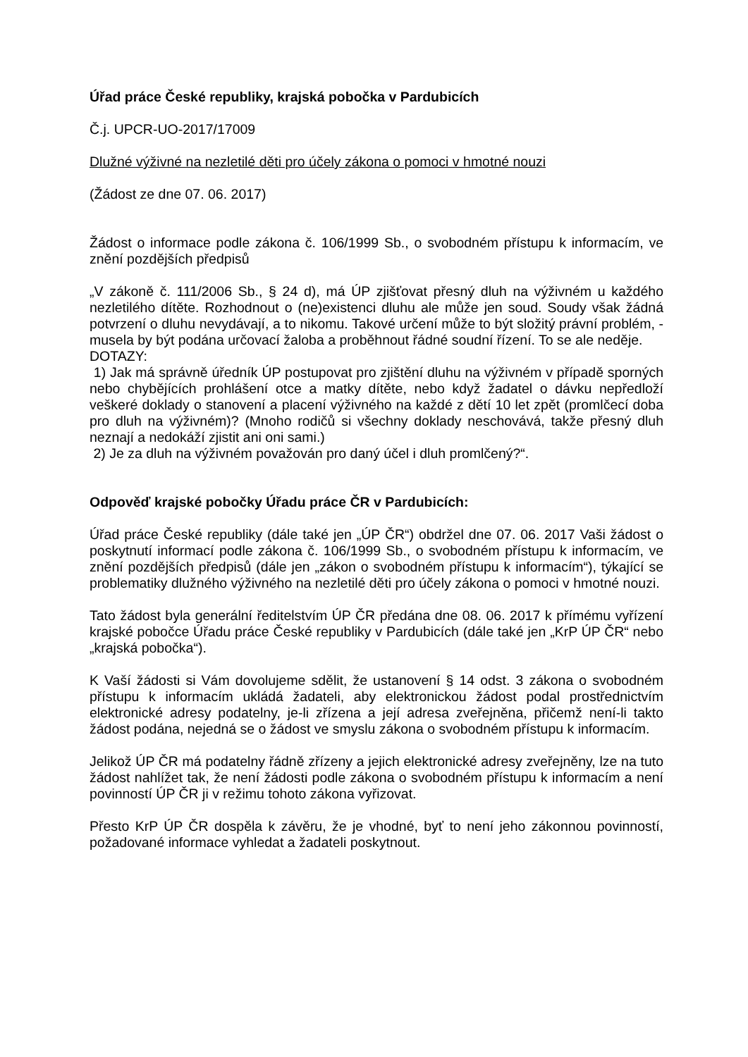Úřad práce České republiky, krajská pobočka v Pardubicích
Č.j. UPCR-UO-2017/17009
Dlužné výživné na nezletilé děti pro účely zákona o pomoci v hmotné nouzi
(Žádost ze dne 07. 06. 2017)
Žádost o informace podle zákona č. 106/1999 Sb., o svobodném přístupu k informacím, ve znění pozdějších předpisů
„V zákoně č. 111/2006 Sb., § 24 d), má ÚP zjišťovat přesný dluh na výživném u každého nezletilého dítěte. Rozhodnout o (ne)existenci dluhu ale může jen soud. Soudy však žádná potvrzení o dluhu nevydávají, a to nikomu. Takové určení může to být složitý právní problém, - musela by být podána určovací žaloba a proběhnout řádné soudní řízení. To se ale neděje.
DOTAZY:
1) Jak má správně úředník ÚP postupovat pro zjištění dluhu na výživném v případě sporných nebo chybějících prohlášení otce a matky dítěte, nebo když žadatel o dávku nepředloží veškeré doklady o stanovení a placení výživného na každé z dětí 10 let zpět (promlčecí doba pro dluh na výživném)? (Mnoho rodičů si všechny doklady neschovává, takže přesný dluh neznají a nedokáží zjistit ani oni sami.)
2) Je za dluh na výživném považován pro daný účel i dluh promlčený?“.
Odpověď krajské pobočky Úřadu práce ČR v Pardubicích:
Úřad práce České republiky (dále také jen „ÚP ČR“) obdržel dne 07. 06. 2017 Vaši žádost o poskytnutí informací podle zákona č. 106/1999 Sb., o svobodném přístupu k informacím, ve znění pozdějších předpisů (dále jen „zákon o svobodném přístupu k informacím“), týkající se problematiky dlužného výživného na nezletilé děti pro účely zákona o pomoci v hmotné nouzi.
Tato žádost byla generální ředitelstvím ÚP ČR předána dne 08. 06. 2017 k přímému vyřízení krajské pobočce Úřadu práce České republiky v Pardubicích (dále také jen „KrP ÚP ČR“ nebo „krajská pobočka“).
K Vaší žádosti si Vám dovolujeme sdělit, že ustanovení § 14 odst. 3 zákona o svobodném přístupu k informacím ukládá žadateli, aby elektronickou žádost podal prostřednictvím elektronické adresy podatelny, je-li zřízena a její adresa zveřejněna, přičemž není-li takto žádost podána, nejedná se o žádost ve smyslu zákona o svobodném přístupu k informacím.
Jelikož ÚP ČR má podatelny řádně zřízeny a jejich elektronické adresy zveřejněny, lze na tuto žádost nahlížet tak, že není žádosti podle zákona o svobodném přístupu k informacím a není povinností ÚP ČR ji v režimu tohoto zákona vyřizovat.
Přesto KrP ÚP ČR dospěla k závěru, že je vhodné, byť to není jeho zákonnou povinností, požadované informace vyhledat a žadateli poskytnout.